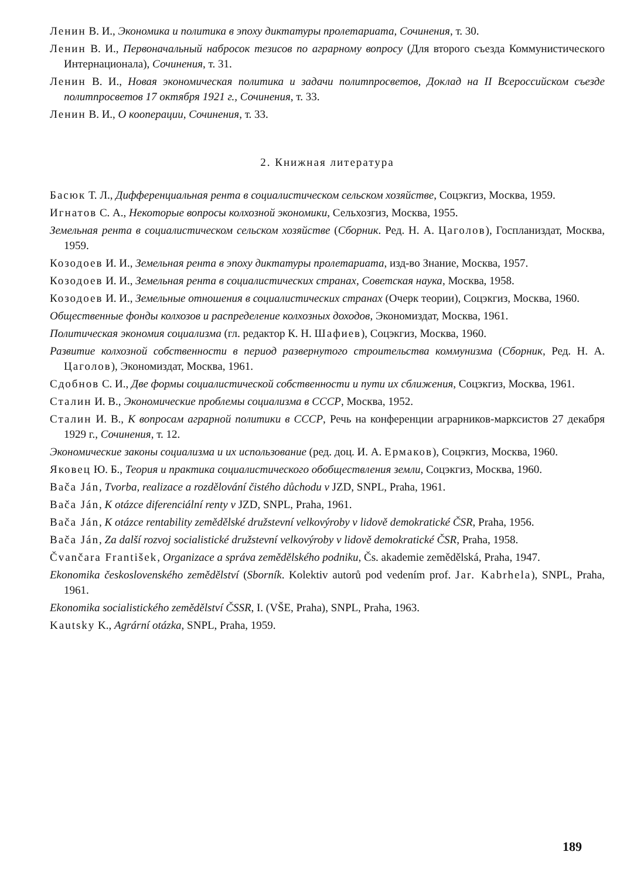Ленин В. И., Экономика и политика в эпоху диктатуры пролетариата, Сочинения, т. 30.
Ленин В. И., Первоначальный набросок тезисов по аграрному вопросу (Для второго съезда Коммунистического Интернационала), Сочинения, т. 31.
Ленин В. И., Новая экономическая политика и задачи политпросветов, Доклад на II Всероссийском съезде политпросветов 17 октября 1921 г., Сочинения, т. 33.
Ленин В. И., О кооперации, Сочинения, т. 33.
2. Книжная литература
Басюк Т. Л., Дифференциальная рента в социалистическом сельском хозяйстве, Соцэкгиз, Москва, 1959.
Игнатов С. А., Некоторые вопросы колхозной экономики, Сельхозгиз, Москва, 1955.
Земельная рента в социалистическом сельском хозяйстве (Сборник. Ред. Н. А. Цаголов), Госпланиздат, Москва, 1959.
Козодоев И. И., Земельная рента в эпоху диктатуры пролетариата, изд-во Знание, Москва, 1957.
Козодоев И. И., Земельная рента в социалистических странах, Советская наука, Москва, 1958.
Козодоев И. И., Земельные отношения в социалистических странах (Очерк теории), Соцэкгиз, Москва, 1960.
Общественные фонды колхозов и распределение колхозных доходов, Экономиздат, Москва, 1961.
Политическая экономия социализма (гл. редактор К. Н. Шафиев), Соцэкгиз, Москва, 1960.
Развитие колхозной собственности в период развернутого строительства коммунизма (Сборник, Ред. Н. А. Цаголов), Экономиздат, Москва, 1961.
Сдобнов С. И., Две формы социалистической собственности и пути их сближения, Соцэкгиз, Москва, 1961.
Сталин И. В., Экономические проблемы социализма в СССР, Москва, 1952.
Сталин И. В., К вопросам аграрной политики в СССР, Речь на конференции аграрников-марксистов 27 декабря 1929 г., Сочинения, т. 12.
Экономические законы социализма и их использование (ред. доц. И. А. Ермаков), Соцэкгиз, Москва, 1960.
Яковец Ю. Б., Теория и практика социалистического обобществления земли, Соцэкгиз, Москва, 1960.
Bača Ján, Tvorba, realizace a rozdělování čistého důchodu v JZD, SNPL, Praha, 1961.
Bača Ján, K otázce diferenciální renty v JZD, SNPL, Praha, 1961.
Bača Ján, K otázce rentability zemědělské družstevní velkovýroby v lidově demokratické ČSR, Praha, 1956.
Bača Ján, Za další rozvoj socialistické družstevní velkovýroby v lidově demokratické ČSR, Praha, 1958.
Čvančara František, Organizace a správa zemědělského podniku, Čs. akademie zemědělská, Praha, 1947.
Ekonomika československého zemědělství (Sborník. Kolektiv autorů pod vedením prof. Jar. Kabrhela), SNPL, Praha, 1961.
Ekonomika socialistického zemědělství ČSSR, I. (VŠE, Praha), SNPL, Praha, 1963.
Kautsky K., Agrární otázka, SNPL, Praha, 1959.
189